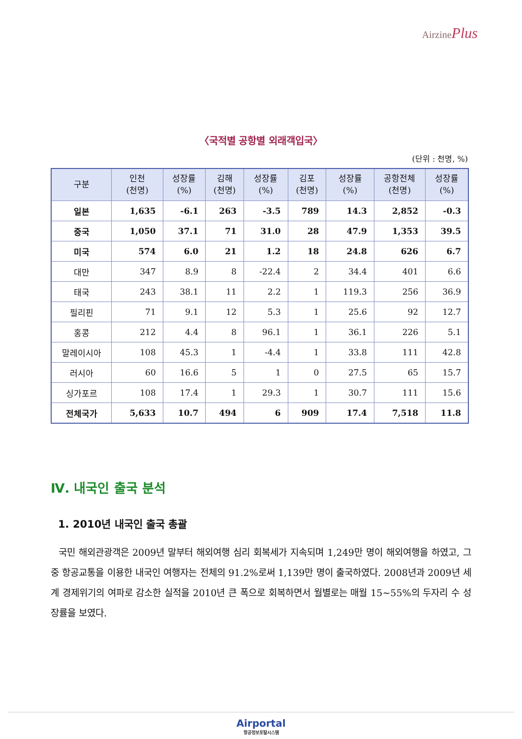AirzinePlus
〈국적별 공항별 외래객입국〉
(단위 : 천명, %)
| 구분 | 인천 (천명) | 성장률 (%) | 김해 (천명) | 성장률 (%) | 김포 (천명) | 성장률 (%) | 공항전체 (천명) | 성장률 (%) |
| --- | --- | --- | --- | --- | --- | --- | --- | --- |
| 일본 | 1,635 | -6.1 | 263 | -3.5 | 789 | 14.3 | 2,852 | -0.3 |
| 중국 | 1,050 | 37.1 | 71 | 31.0 | 28 | 47.9 | 1,353 | 39.5 |
| 미국 | 574 | 6.0 | 21 | 1.2 | 18 | 24.8 | 626 | 6.7 |
| 대만 | 347 | 8.9 | 8 | -22.4 | 2 | 34.4 | 401 | 6.6 |
| 태국 | 243 | 38.1 | 11 | 2.2 | 1 | 119.3 | 256 | 36.9 |
| 필리핀 | 71 | 9.1 | 12 | 5.3 | 1 | 25.6 | 92 | 12.7 |
| 홍콩 | 212 | 4.4 | 8 | 96.1 | 1 | 36.1 | 226 | 5.1 |
| 말레이시아 | 108 | 45.3 | 1 | -4.4 | 1 | 33.8 | 111 | 42.8 |
| 러시아 | 60 | 16.6 | 5 | 1 | 0 | 27.5 | 65 | 15.7 |
| 싱가포르 | 108 | 17.4 | 1 | 29.3 | 1 | 30.7 | 111 | 15.6 |
| 전체국가 | 5,633 | 10.7 | 494 | 6 | 909 | 17.4 | 7,518 | 11.8 |
Ⅳ. 내국인 출국 분석
1. 2010년 내국인 출국 총괄
국민 해외관광객은 2009년 말부터 해외여행 심리 회복세가 지속되며 1,249만 명이 해외여행을 하였고, 그 중 항공교통을 이용한 내국인 여행자는 전체의 91.2%로써 1,139만 명이 출국하였다. 2008년과 2009년 세계 경제위기의 여파로 감소한 실적을 2010년 큰 폭으로 회복하면서 월별로는 매월 15~55%의 두자리 수 성장률을 보였다.
Airportal
항공정보포탈시스템